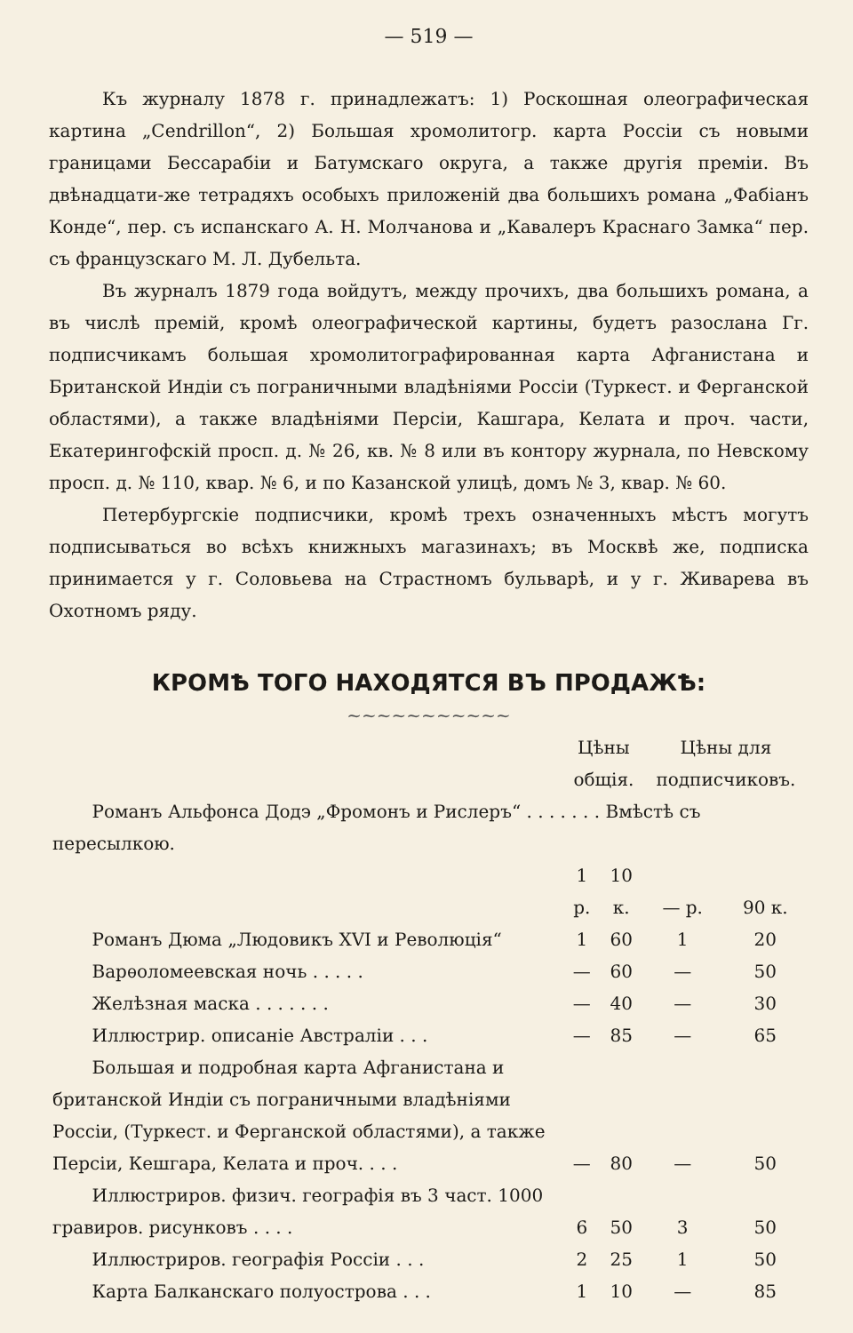— 519 —
Къ журналу 1878 г. принадлежатъ: 1) Роскошная олеографическая картина „Cendrillon“, 2) Большая хромолитогр. карта Россіи съ новыми границами Бессарабіи и Батумскаго округа, а также другія преміи. Въ двѣнадцати-же тетрадяхъ особыхъ приложеній два большихъ романа „Фабіанъ Конде“, пер. съ испанскаго А. Н. Молчанова и „Кавалеръ Краснаго Замка“ пер. съ французскаго М. Л. Дубельта.
Въ журналъ 1879 года войдутъ, между прочихъ, два большихъ романа, а въ числѣ премій, кромѣ олеографической картины, будетъ разослана Гг. подписчикамъ большая хромолитографированная карта Афганистана и Британской Индіи съ пограничными владѣніями Россіи (Туркест. и Ферганской областями), а также владѣніями Персіи, Кашгара, Келата и проч. части, Екатерингофскій просп. д. № 26, кв. № 8 или въ контору журнала, по Невскому просп. д. № 110, квар. № 6, и по Казанской улицѣ, домъ № 3, квар. № 60.
Петербургскіе подписчики, кромѣ трехъ означенныхъ мѣстъ могутъ подписываться во всѣхъ книжныхъ магазинахъ; въ Москвѣ же, подписка принимается у г. Соловьева на Страстномъ бульварѣ, и у г. Живарева въ Охотномъ ряду.
КРОМѢ ТОГО НАХОДЯТСЯ ВЪ ПРОДАЖѢ:
~~~~~~~~~~~
| | Цѣны общія. | | Цѣны для подписчиковъ. | |
| --- | --- | --- | --- | --- |
| Романъ Альфонса Додэ „Фромонъ и Рислеръ“ . . . . . . . Вмѣстѣ съ пересылкою. | | | | |
| | 1 р. | 10 к. | — р. | 90 к. |
| Романъ Дюма „Людовикъ XVI и Революція“ | 1 | 60 | 1 | 20 |
| Варѳоломеевская ночь . . . . . | — | 60 | — | 50 |
| Желѣзная маска . . . . . . . | — | 40 | — | 30 |
| Иллюстрир. описаніе Австраліи . . . | — | 85 | — | 65 |
| Большая и подробная карта Афганистана и британской Индіи съ пограничными владѣніями Россіи, (Туркест. и Ферганской областями), а также Персіи, Кешгара, Келата и проч. . . . | — | 80 | — | 50 |
| Иллюстриров. физич. географія въ 3 част. 1000 гравиров. рисунковъ . . . . | 6 | 50 | 3 | 50 |
| Иллюстриров. географія Россіи . . . | 2 | 25 | 1 | 50 |
| Карта Балканскаго полуострова . . . | 1 | 10 | — | 85 |